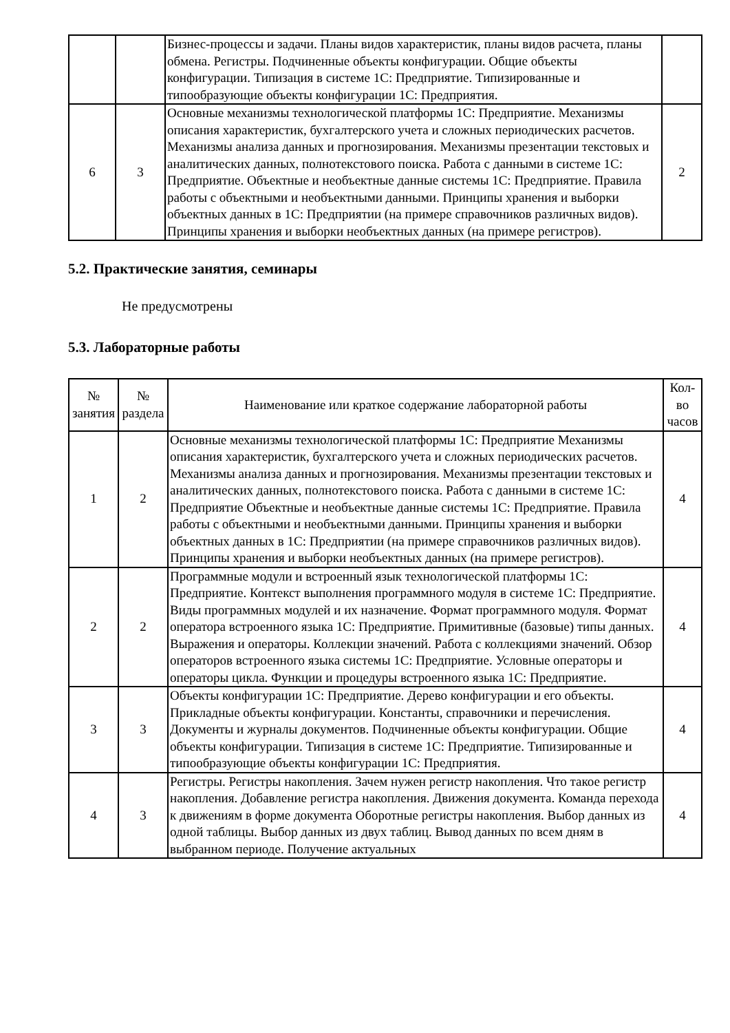| | | Бизнес-процессы и задачи. Планы видов характеристик, планы видов расчета, планы обмена. Регистры. Подчиненные объекты конфигурации. Общие объекты конфигурации. Типизация в системе 1С: Предприятие. Типизированные и типообразующие объекты конфигурации 1С: Предприятия. | |
| 6 | 3 | Основные механизмы технологической платформы 1С: Предприятие. Механизмы описания характеристик, бухгалтерского учета и сложных периодических расчетов. Механизмы анализа данных и прогнозирования. Механизмы презентации текстовых и аналитических данных, полнотекстового поиска. Работа с данными в системе 1С: Предприятие. Объектные и необъектные данные системы 1С: Предприятие. Правила работы с объектными и необъектными данными. Принципы хранения и выборки объектных данных в 1С: Предприятии (на примере справочников различных видов). Принципы хранения и выборки необъектных данных (на примере регистров). | 2 |
5.2. Практические занятия, семинары
Не предусмотрены
5.3. Лабораторные работы
| № занятия | № раздела | Наименование или краткое содержание лабораторной работы | Кол-во часов |
| --- | --- | --- | --- |
| 1 | 2 | Основные механизмы технологической платформы 1С: Предприятие Механизмы описания характеристик, бухгалтерского учета и сложных периодических расчетов. Механизмы анализа данных и прогнозирования. Механизмы презентации текстовых и аналитических данных, полнотекстового поиска. Работа с данными в системе 1С: Предприятие Объектные и необъектные данные системы 1С: Предприятие. Правила работы с объектными и необъектными данными. Принципы хранения и выборки объектных данных в 1С: Предприятии (на примере справочников различных видов). Принципы хранения и выборки необъектных данных (на примере регистров). | 4 |
| 2 | 2 | Программные модули и встроенный язык технологической платформы 1С: Предприятие. Контекст выполнения программного модуля в системе 1С: Предприятие. Виды программных модулей и их назначение. Формат программного модуля. Формат оператора встроенного языка 1С: Предприятие. Примитивные (базовые) типы данных. Выражения и операторы. Коллекции значений. Работа с коллекциями значений. Обзор операторов встроенного языка системы 1С: Предприятие. Условные операторы и операторы цикла. Функции и процедуры встроенного языка 1С: Предприятие. | 4 |
| 3 | 3 | Объекты конфигурации 1С: Предприятие. Дерево конфигурации и его объекты. Прикладные объекты конфигурации. Константы, справочники и перечисления. Документы и журналы документов. Подчиненные объекты конфигурации. Общие объекты конфигурации. Типизация в системе 1С: Предприятие. Типизированные и типообразующие объекты конфигурации 1С: Предприятия. | 4 |
| 4 | 3 | Регистры. Регистры накопления. Зачем нужен регистр накопления. Что такое регистр накопления. Добавление регистра накопления. Движения документа. Команда перехода к движениям в форме документа Оборотные регистры накопления. Выбор данных из одной таблицы. Выбор данных из двух таблиц. Вывод данных по всем дням в выбранном периоде. Получение актуальных | 4 |